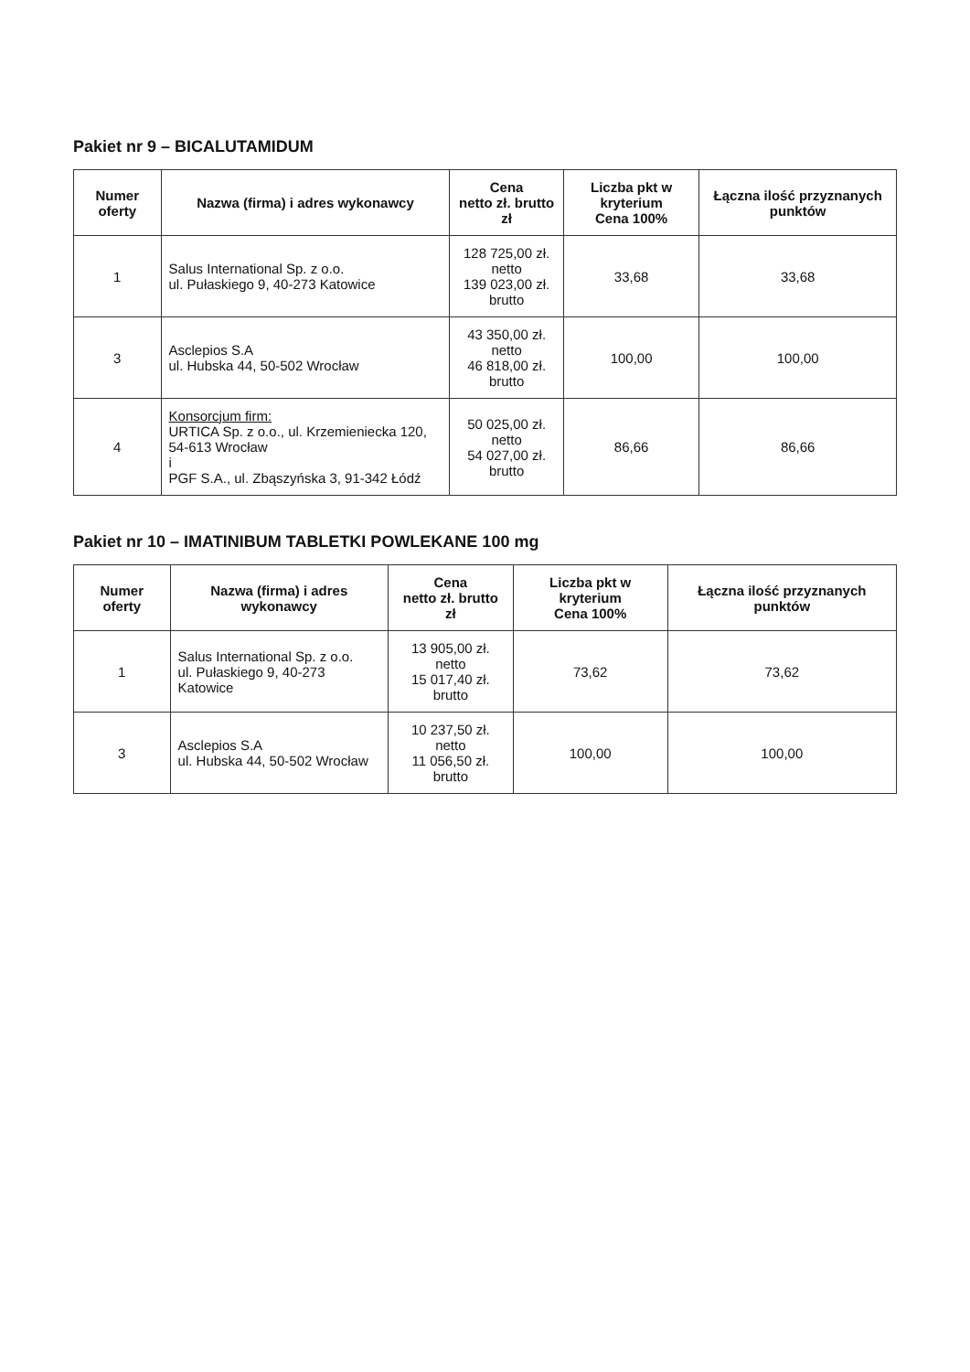Pakiet nr 9 – BICALUTAMIDUM
| Numer oferty | Nazwa (firma) i adres wykonawcy | Cena netto zł. brutto zł | Liczba pkt w kryterium Cena 100% | Łączna ilość przyznanych punktów |
| --- | --- | --- | --- | --- |
| 1 | Salus International Sp. z o.o. ul. Pułaskiego 9, 40-273 Katowice | 128 725,00 zł. netto 139 023,00 zł. brutto | 33,68 | 33,68 |
| 3 | Asclepios S.A ul. Hubska 44, 50-502 Wrocław | 43 350,00 zł. netto 46 818,00 zł. brutto | 100,00 | 100,00 |
| 4 | Konsorcjum firm: URTICA Sp. z o.o., ul. Krzemieniecka 120, 54-613 Wrocław i PGF S.A., ul. Zbąszyńska 3, 91-342 Łódź | 50 025,00 zł. netto 54 027,00 zł. brutto | 86,66 | 86,66 |
Pakiet nr 10 – IMATINIBUM TABLETKI POWLEKANE 100 mg
| Numer oferty | Nazwa (firma) i adres wykonawcy | Cena netto zł. brutto zł | Liczba pkt w kryterium Cena 100% | Łączna ilość przyznanych punktów |
| --- | --- | --- | --- | --- |
| 1 | Salus International Sp. z o.o. ul. Pułaskiego 9, 40-273 Katowice | 13 905,00 zł. netto 15 017,40 zł. brutto | 73,62 | 73,62 |
| 3 | Asclepios S.A ul. Hubska 44, 50-502 Wrocław | 10 237,50 zł. netto 11 056,50 zł. brutto | 100,00 | 100,00 |